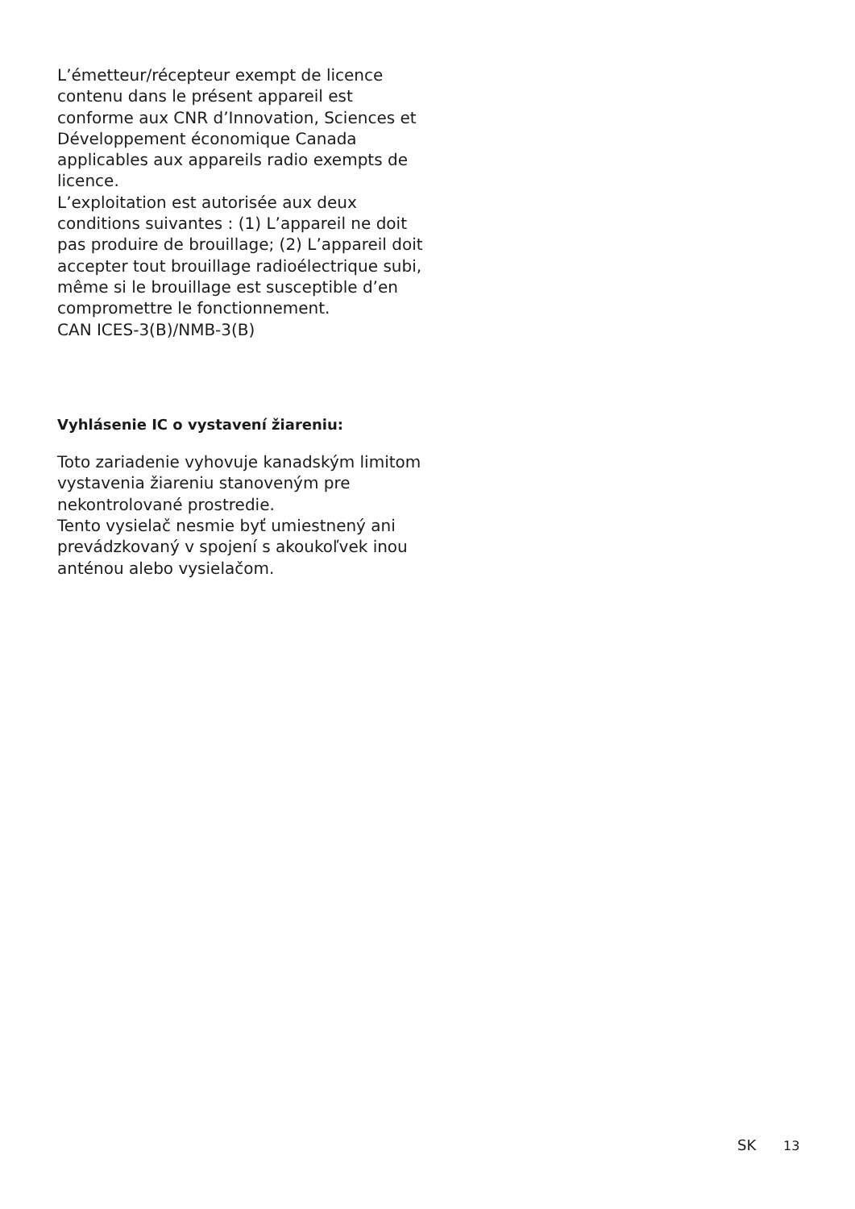L’émetteur/récepteur exempt de licence contenu dans le présent appareil est conforme aux CNR d’Innovation, Sciences et Développement économique Canada applicables aux appareils radio exempts de licence.
L’exploitation est autorisée aux deux conditions suivantes : (1) L’appareil ne doit pas produire de brouillage; (2) L’appareil doit accepter tout brouillage radioélectrique subi, même si le brouillage est susceptible d’en compromettre le fonctionnement.
CAN ICES-3(B)/NMB-3(B)
Vyhlásenie IC o vystavení žiareniu:
Toto zariadenie vyhovuje kanadským limitom vystavenia žiareniu stanoveným pre nekontrolované prostredie.
Tento vysielač nesmie byť umiestnený ani prevádzkovaný v spojení s akoukoľvek inou anténou alebo vysielačom.
SK 13